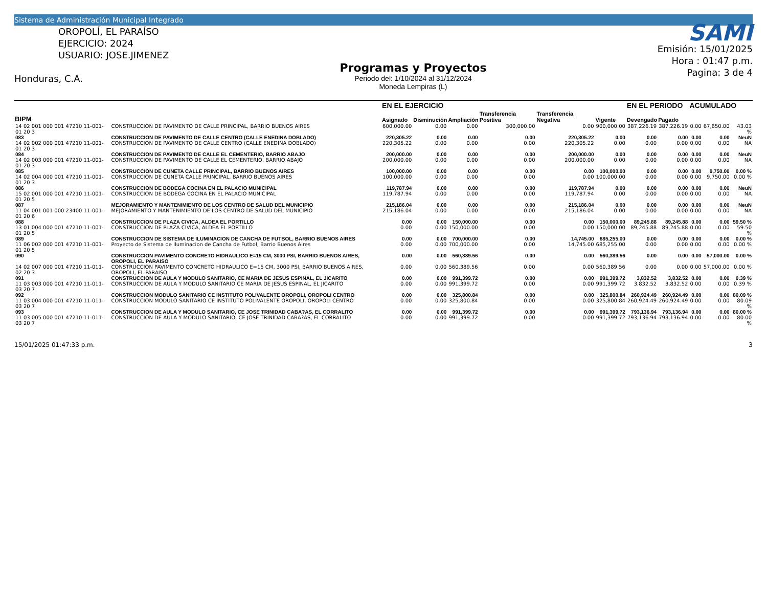Sistema de Administración Municipal Integrado
OROPOLÍ, EL PARAÍSO
EJERCICIO: 2024
USUARIO: JOSE.JIMENEZ
Honduras, C.A.
Programas y Proyectos
Periodo del: 1/10/2024 al 31/12/2024
Moneda Lempiras (L)
SAMI
Emisión: 15/01/2025
Hora : 01:47 p.m.
Pagina: 3 de 4
| | | | EN EL EJERCICIO | | | | | | EN EL PERIODO | | ACUMULADO | | |
| --- | --- | --- | --- | --- | --- | --- | --- | --- | --- | --- | --- | --- | --- |
| BIPM | | | Asignado | Disminución | Ampliación | Transferencia Positiva | Transferencia Negativa | Vigente | Devengado | Pagado | | | |
| 14 02 001 000 001 47210 11-001-01 20 3 | | CONSTRUCCION DE PAVIMENTO DE CALLE PRINCIPAL, BARRIO BUENOS AIRES | 600,000.00 | 0.00 | 0.00 | 300,000.00 | 0.00 | 900,000.00 | 387,226.19 | 387,226.19 | 0.00 | 67,650.00 | 43.03 % |
| 083 | CONSTRUCCION DE PAVIMENTO DE CALLE CENTRO (CALLE ENEDINA DOBLADO) | | 220,305.22 | 0.00 | 0.00 | 0.00 | 220,305.22 | 0.00 | 0.00 | 0.00 | 0.00 | 0.00 | NeuN |
| 14 02 002 000 001 47210 11-001-01 20 3 | | CONSTRUCCION DE PAVIMENTO DE CALLE CENTRO (CALLE ENEDINA DOBLADO) | 220,305.22 | 0.00 | 0.00 | 0.00 | 220,305.22 | 0.00 | 0.00 | 0.00 | 0.00 | 0.00 | NA |
| 084 | CONSTRUCCION DE PAVIMENTO DE CALLE EL CEMENTERIO, BARRIO ABAJO | | 200,000.00 | 0.00 | 0.00 | 0.00 | 200,000.00 | 0.00 | 0.00 | 0.00 | 0.00 | 0.00 | NeuN |
| 14 02 003 000 001 47210 11-001-01 20 3 | | CONSTRUCCION DE PAVIMENTO DE CALLE EL CEMENTERIO, BARRIO ABAJO | 200,000.00 | 0.00 | 0.00 | 0.00 | 200,000.00 | 0.00 | 0.00 | 0.00 | 0.00 | 0.00 | NA |
| 085 | CONSTRUCCION DE CUNETA CALLE PRINCIPAL, BARRIO BUENOS AIRES | | 100,000.00 | 0.00 | 0.00 | 0.00 | 0.00 | 100,000.00 | 0.00 | 0.00 | 0.00 | 9,750.00 | 0.00 % |
| 14 02 004 000 001 47210 11-001-01 20 3 | | CONSTRUCCION DE CUNETA CALLE PRINCIPAL, BARRIO BUENOS AIRES | 100,000.00 | 0.00 | 0.00 | 0.00 | 0.00 | 100,000.00 | 0.00 | 0.00 | 0.00 | 9,750.00 | 0.00 % |
| 086 | CONSTRUCCION DE BODEGA COCINA EN EL PALACIO MUNICIPAL | | 119,787.94 | 0.00 | 0.00 | 0.00 | 119,787.94 | 0.00 | 0.00 | 0.00 | 0.00 | 0.00 | NeuN |
| 15 02 001 000 001 47210 11-001-01 20 5 | | CONSTRUCCION DE BODEGA COCINA EN EL PALACIO MUNICIPAL | 119,787.94 | 0.00 | 0.00 | 0.00 | 119,787.94 | 0.00 | 0.00 | 0.00 | 0.00 | 0.00 | NA |
| 087 | MEJORAMIENTO Y MANTENIMIENTO DE LOS CENTRO DE SALUD DEL MUNICIPIO | | 215,186.04 | 0.00 | 0.00 | 0.00 | 215,186.04 | 0.00 | 0.00 | 0.00 | 0.00 | 0.00 | NeuN |
| 11 04 001 001 000 23400 11-001-01 20 6 | | MEJORAMIENTO Y MANTENIMIENTO DE LOS CENTRO DE SALUD DEL MUNICIPIO | 215,186.04 | 0.00 | 0.00 | 0.00 | 215,186.04 | 0.00 | 0.00 | 0.00 | 0.00 | 0.00 | NA |
| 088 | CONSTRUCCION DE PLAZA CIVICA, ALDEA EL PORTILLO | | 0.00 | 0.00 | 150,000.00 | 0.00 | 0.00 | 150,000.00 | 89,245.88 | 89,245.88 | 0.00 | 0.00 | 59.50 % |
| 13 01 004 000 001 47210 11-001-01 20 5 | | CONSTRUCCION DE PLAZA CIVICA, ALDEA EL PORTILLO | 0.00 | 0.00 | 150,000.00 | 0.00 | 0.00 | 150,000.00 | 89,245.88 | 89,245.88 | 0.00 | 0.00 | 59.50 % |
| 089 | CONSTRUCCION DE SISTEMA DE ILUMINACION DE CANCHA DE FUTBOL, BARRIO BUENOS AIRES | | 0.00 | 0.00 | 700,000.00 | 0.00 | 14,745.00 | 685,255.00 | 0.00 | 0.00 | 0.00 | 0.00 | 0.00 % |
| 11 06 002 000 001 47210 11-001-01 20 5 | | Proyecto de Sistema de Iluminacion de Cancha de Futbol, Barrio Buenos Aires | 0.00 | 0.00 | 700,000.00 | 0.00 | 14,745.00 | 685,255.00 | 0.00 | 0.00 | 0.00 | 0.00 | 0.00 % |
| 090 | CONSTRUCCION PAVIMENTO CONCRETO HIDRAULICO E=15 CM, 3000 PSI, BARRIO BUENOS AIRES, OROPOLI, EL PARAISO | | 0.00 | 0.00 | 560,389.56 | 0.00 | 0.00 | 560,389.56 | 0.00 | 0.00 | 0.00 | 57,000.00 | 0.00 % |
| 14 02 007 000 001 47210 11-011-02 20 3 | | CONSTRUCCION PAVIMENTO CONCRETO HIDRAULICO E=15 CM, 3000 PSI, BARRIO BUENOS AIRES, OROPOLI, EL PARAISO | 0.00 | 0.00 | 560,389.56 | 0.00 | 0.00 | 560,389.56 | 0.00 | 0.00 | 0.00 | 57,000.00 | 0.00 % |
| 091 | CONSTRUCCION DE AULA Y MODULO SANITARIO, CE MARIA DE JESUS ESPINAL, EL JICARITO | | 0.00 | 0.00 | 991,399.72 | 0.00 | 0.00 | 991,399.72 | 3,832.52 | 3,832.52 | 0.00 | 0.00 | 0.39 % |
| 11 03 003 000 001 47210 11-011-03 20 7 | | CONSTRUCCION DE AULA Y MODULO SANITARIO CE MARIA DE JESUS ESPINAL, EL JICARITO | 0.00 | 0.00 | 991,399.72 | 0.00 | 0.00 | 991,399.72 | 3,832.52 | 3,832.52 | 0.00 | 0.00 | 0.39 % |
| 092 | CONSTRUCCION MODULO SANITARIO CE INSTITUTO POLIVALENTE OROPOLI, OROPOLI CENTRO | | 0.00 | 0.00 | 325,800.84 | 0.00 | 0.00 | 325,800.84 | 260,924.49 | 260,924.49 | 0.00 | 0.00 | 80.09 % |
| 11 03 004 000 001 47210 11-011-03 20 7 | | CONSTRUCCION MODULO SANITARIO CE INSTITUTO POLIVALENTE OROPOLI, OROPOLI CENTRO | 0.00 | 0.00 | 325,800.84 | 0.00 | 0.00 | 325,800.84 | 260,924.49 | 260,924.49 | 0.00 | 0.00 | 80.09 % |
| 093 | CONSTRUCCION DE AULA Y MODULO SANITARIO, CE JOSE TRINIDAD CABA?AS, EL CORRALITO | | 0.00 | 0.00 | 991,399.72 | 0.00 | 0.00 | 991,399.72 | 793,136.94 | 793,136.94 | 0.00 | 0.00 | 80.00 % |
| 11 03 005 000 001 47210 11-011-03 20 7 | | CONSTRUCCION DE AULA Y MODULO SANITARIO, CE JOSE TRINIDAD CABA?AS, EL CORRALITO | 0.00 | 0.00 | 991,399.72 | 0.00 | 0.00 | 991,399.72 | 793,136.94 | 793,136.94 | 0.00 | 0.00 | 80.00 % |
15/01/2025 01:47:33 p.m. 3